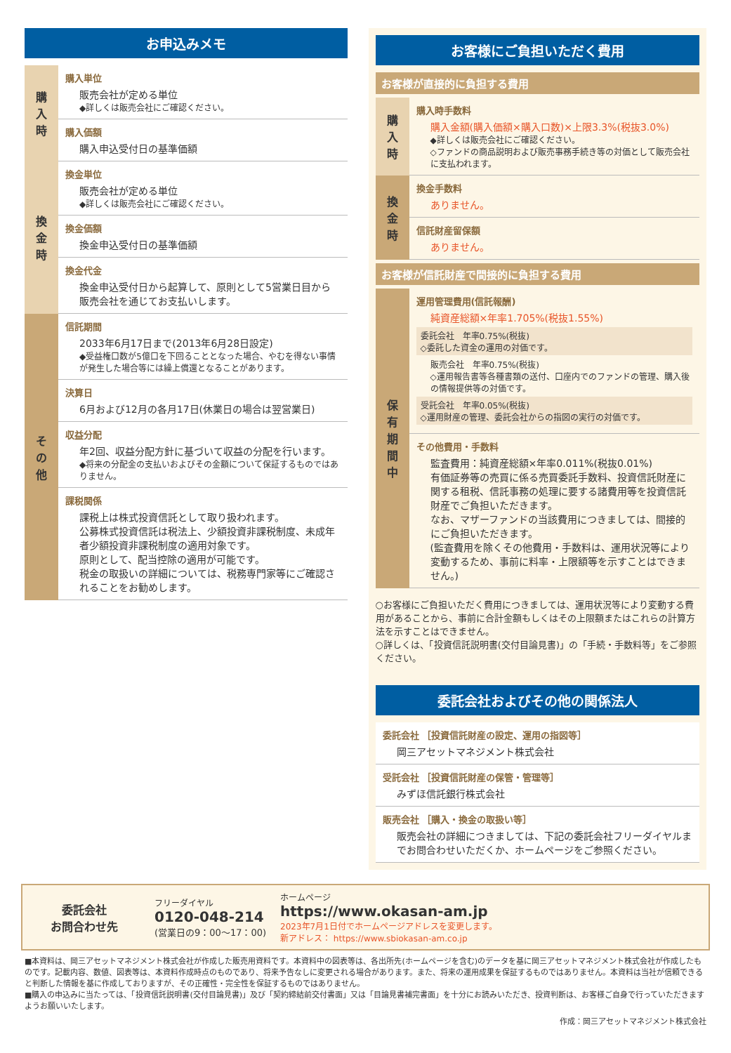お申込みメモ
| 購入時 | 購入単位 販売会社が定める単位 ◆詳しくは販売会社にご確認ください。 |
| | 購入価額 購入申込受付日の基準価額 |
| 換金時 | 換金単位 販売会社が定める単位 ◆詳しくは販売会社にご確認ください。 |
| | 換金価額 換金申込受付日の基準価額 |
| | 換金代金 換金申込受付日から起算して、原則として5営業日目から販売会社を通じてお支払いします。 |
| その他 | 信託期間 2033年6月17日まで(2013年6月28日設定) ◆受益権口数が5億口を下回ることとなった場合、やむを得ない事情が発生した場合等には繰上償還となることがあります。 |
| | 決算日 6月および12月の各月17日(休業日の場合は翌営業日) |
| | 収益分配 年2回、収益分配方針に基づいて収益の分配を行います。 ◆将来の分配金の支払いおよびその金額について保証するものではありません。 |
| | 課税関係 課税上は株式投資信託として取り扱われます。 公募株式投資信託は税法上、少額投資非課税制度、未成年者少額投資非課税制度の適用対象です。 原則として、配当控除の適用が可能です。 税金の取扱いの詳細については、税務専門家等にご確認されることをお勧めします。 |
お客様にご負担いただく費用
お客様が直接的に負担する費用
| 購入時 | 購入時手数料 購入金額(購入価額×購入口数)×上限3.3%(税抜3.0%) ◆詳しくは販売会社にご確認ください。 ◇ファンドの商品説明および販売事務手続き等の対価として販売会社に支払われます。 |
| 換金時 | 換金手数料 ありません。 |
| | 信託財産留保額 ありません。 |
お客様が信託財産で間接的に負担する費用
| 保有期間中 | 運用管理費用(信託報酬) 純資産総額×年率1.705%(税抜1.55%) 委託会社 年率0.75%(税抜) ◇委託した資金の運用の対価です。 販売会社 年率0.75%(税抜) ◇運用報告書等各種書類の送付、口座内でのファンドの管理、購入後の情報提供等の対価です。 受託会社 年率0.05%(税抜) ◇運用財産の管理、委託会社からの指図の実行の対価です。 |
| | その他費用・手数料 監査費用：純資産総額×年率0.011%(税抜0.01%) 有価証券等の売買に係る売買委託手数料、投資信託財産に関する租税、信託事務の処理に要する諸費用等を投資信託財産でご負担いただきます。 なお、マザーファンドの当該費用につきましては、間接的にご負担いただきます。 (監査費用を除くその他費用・手数料は、運用状況等により変動するため、事前に料率・上限額等を示すことはできません。) |
○お客様にご負担いただく費用につきましては、運用状況等により変動する費用があることから、事前に合計金額もしくはその上限額またはこれらの計算方法を示すことはできません。
○詳しくは、「投資信託説明書(交付目論見書)」の「手続・手数料等」をご参照ください。
委託会社およびその他の関係法人
| 委託会社 ［投資信託財産の設定、運用の指図等］ 岡三アセットマネジメント株式会社 |
| 受託会社 ［投資信託財産の保管・管理等］ みずほ信託銀行株式会社 |
| 販売会社 ［購入・換金の取扱い等］ 販売会社の詳細につきましては、下記の委託会社フリーダイヤルまでお問合わせいただくか、ホームページをご参照ください。 |
委託会社
お問合わせ先
フリーダイヤル
0120-048-214
(営業日の9：00～17：00)
ホームページ
https://www.okasan-am.jp
2023年7月1日付でホームページアドレスを変更します。
新アドレス： https://www.sbiokasan-am.co.jp
■本資料は、岡三アセットマネジメント株式会社が作成した販売用資料です。本資料中の図表等は、各出所先(ホームページを含む)のデータを基に岡三アセットマネジメント株式会社が作成したものです。記載内容、数値、図表等は、本資料作成時点のものであり、将来予告なしに変更される場合があります。また、将来の運用成果を保証するものではありません。本資料は当社が信頼できると判断した情報を基に作成しておりますが、その正確性・完全性を保証するものではありません。
■購入の申込みに当たっては、「投資信託説明書(交付目論見書)」及び「契約締結前交付書面」又は「目論見書補完書面」を十分にお読みいただき、投資判断は、お客様ご自身で行っていただきますようお願いいたします。
作成：岡三アセットマネジメント株式会社